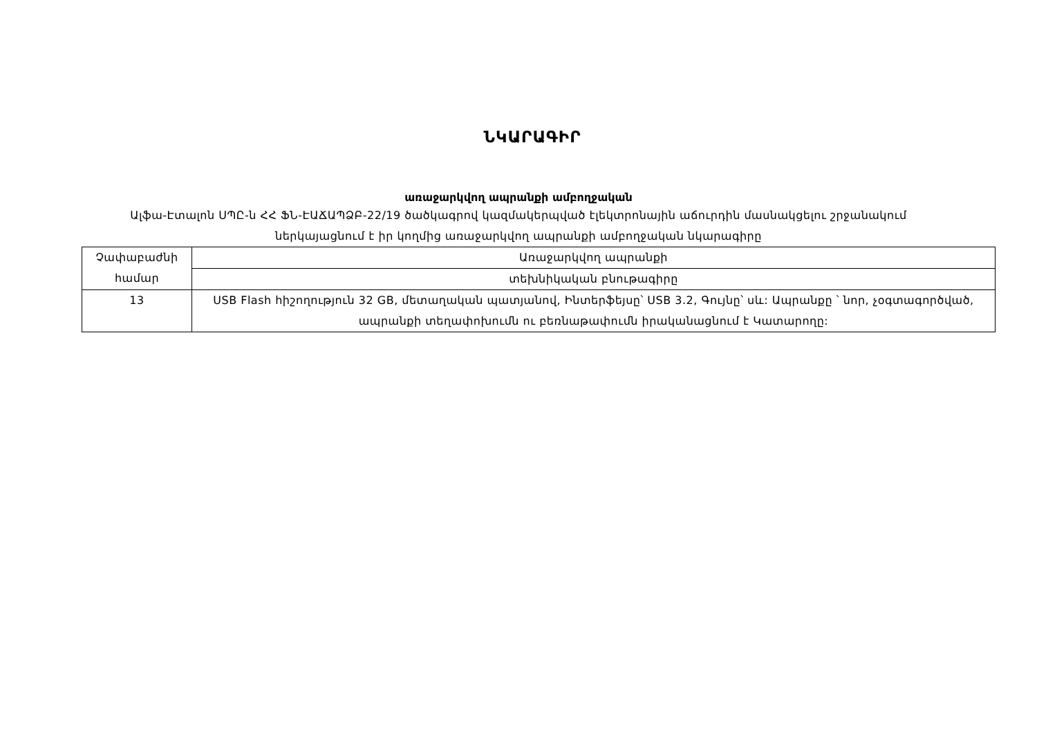ՆԿԱՐԱԳԻՐ
առաջարկվող ապրանքի ամբողջական
Ալֆա-Էտալոն ՍՊԸ-ն ՀՀ ՖՆ-ԷԱՃԱՊՁԲ-22/19 ծածկագրով կազմակերպված էլեկտրոնային աճուրդին մասնակցելու շրջանակում ներկայացնում է իր կողմից առաջարկվող ապրանքի ամբողջական նկարագիրը
| Չափաբաժնի համար | Առաջարկվող ապրանքի |
| | տեխնիկական բնութագիրը |
| 13 | USB Flash հիշողություն 32 GB, մետաղական պատյանով, Ինտերֆեյսը՝ USB 3.2, Գույնը՝ սև: Ապրանքը ՝ նոր, չօգտագործված, ապրանքի տեղափոխումն ու բեռնաթափումն իրականացնում է Կատարողը: |